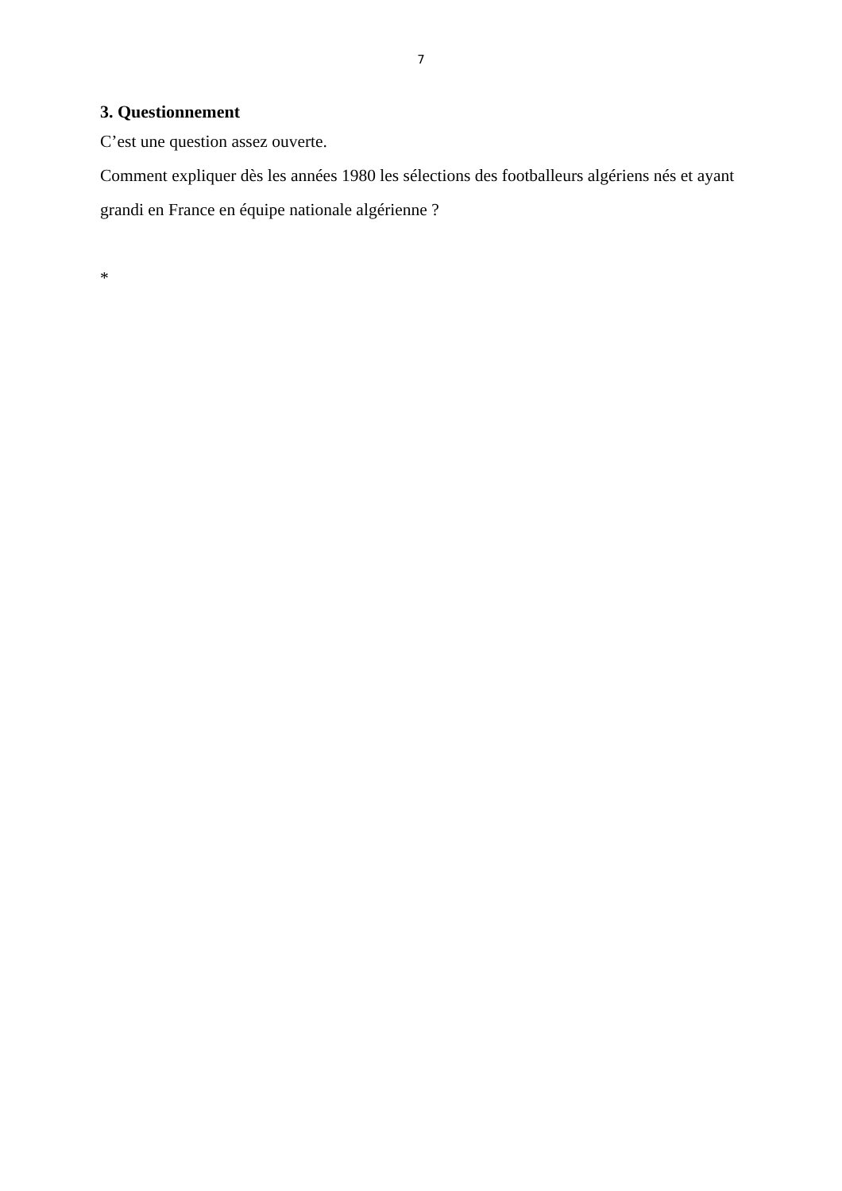7
3. Questionnement
C’est une question assez ouverte.
Comment expliquer dès les années 1980 les sélections des footballeurs algériens nés et ayant grandi en France en équipe nationale algérienne ?
*